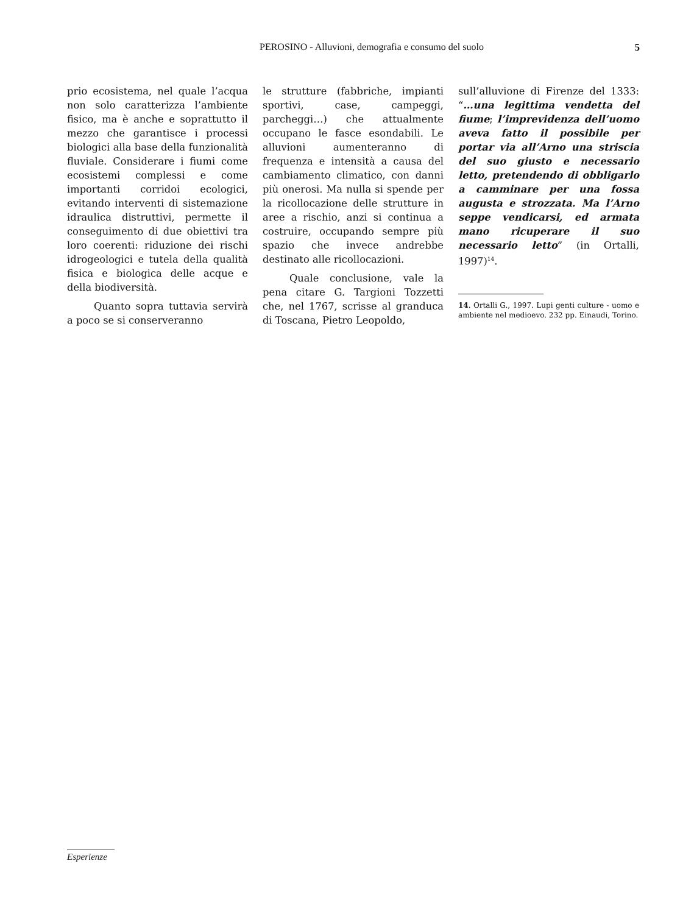PEROSINO - Alluvioni, demografia e consumo del suolo
5
prio ecosistema, nel quale l’acqua non solo caratterizza l’ambiente fisico, ma è anche e soprattutto il mezzo che garantisce i processi biologici alla base della funzionalità fluviale. Considerare i fiumi come ecosistemi complessi e come importanti corridoi ecologici, evitando interventi di sistemazione idraulica distruttivi, permette il conseguimento di due obiettivi tra loro coerenti: riduzione dei rischi idrogeologici e tutela della qualità fisica e biologica delle acque e della biodiversità.
Quanto sopra tuttavia servirà a poco se si conserveranno
le strutture (fabbriche, impianti sportivi, case, campeggi, parcheggi…) che attualmente occupano le fasce esondabili. Le alluvioni aumenteranno di frequenza e intensità a causa del cambiamento climatico, con danni più onerosi. Ma nulla si spende per la ricollocazione delle strutture in aree a rischio, anzi si continua a costruire, occupando sempre più spazio che invece andrebbe destinato alle ricollocazioni.
Quale conclusione, vale la pena citare G. Targioni Tozzetti che, nel 1767, scrisse al granduca di Toscana, Pietro Leopoldo,
sull’alluvione di Firenze del 1333: “…una legittima vendetta del fiume; l’imprevidenza dell’uomo aveva fatto il possibile per portar via all’Arno una striscia del suo giusto e necessario letto, pretendendo di obbligarlo a camminare per una fossa augusta e strozzata. Ma l’Arno seppe vendicarsi, ed armata mano ricuperare il suo necessario letto” (in Ortalli, 1997)<sup>14</sup>.
14. Ortalli G., 1997. Lupi genti culture - uomo e ambiente nel medioevo. 232 pp. Einaudi, Torino.
Esperienze